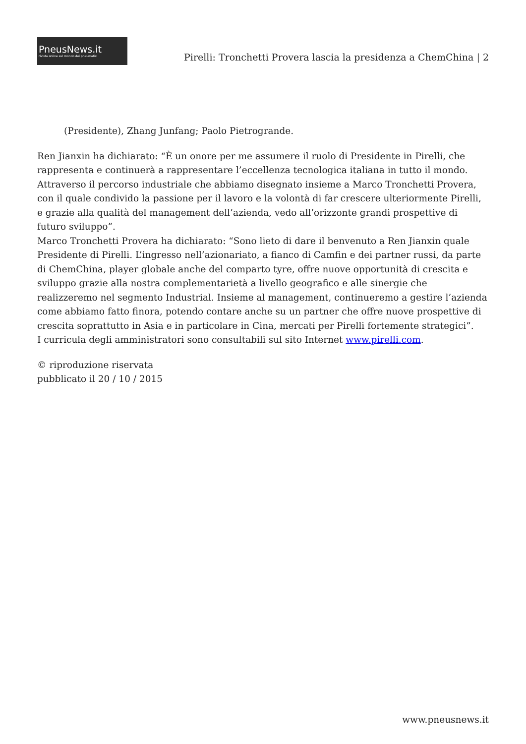PneusNews.it
rivista online sul mondo dei pneumatici
Pirelli: Tronchetti Provera lascia la presidenza a ChemChina | 2
(Presidente), Zhang Junfang; Paolo Pietrogrande.
Ren Jianxin ha dichiarato: “È un onore per me assumere il ruolo di Presidente in Pirelli, che rappresenta e continuerà a rappresentare l’eccellenza tecnologica italiana in tutto il mondo. Attraverso il percorso industriale che abbiamo disegnato insieme a Marco Tronchetti Provera, con il quale condivido la passione per il lavoro e la volontà di far crescere ulteriormente Pirelli, e grazie alla qualità del management dell’azienda, vedo all’orizzonte grandi prospettive di futuro sviluppo”.
Marco Tronchetti Provera ha dichiarato: “Sono lieto di dare il benvenuto a Ren Jianxin quale Presidente di Pirelli. L’ingresso nell’azionariato, a fianco di Camfin e dei partner russi, da parte di ChemChina, player globale anche del comparto tyre, offre nuove opportunità di crescita e sviluppo grazie alla nostra complementarietà a livello geografico e alle sinergie che realizzeremo nel segmento Industrial. Insieme al management, continueremo a gestire l’azienda come abbiamo fatto finora, potendo contare anche su un partner che offre nuove prospettive di crescita soprattutto in Asia e in particolare in Cina, mercati per Pirelli fortemente strategici”.
I curricula degli amministratori sono consultabili sul sito Internet www.pirelli.com.
© riproduzione riservata
pubblicato il 20 / 10 / 2015
www.pneusnews.it